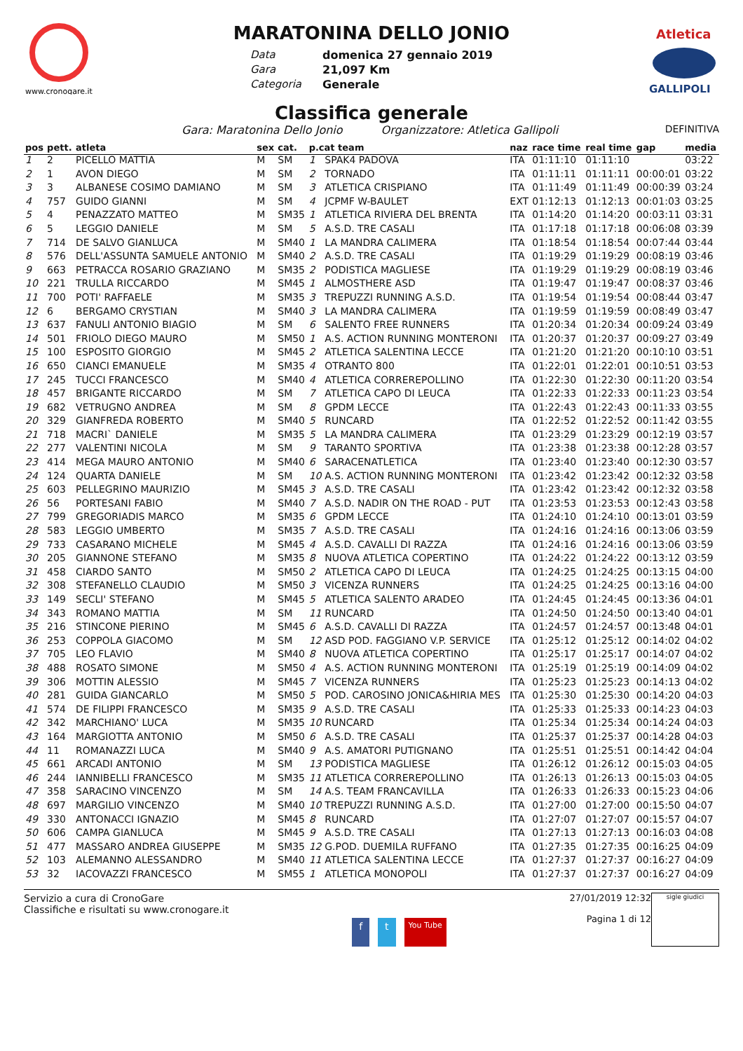www.cronogare.it
MARATONINA DELLO JONIO
Data
Gara
Categoria
domenica 27 gennaio 2019
21,097 Km
Generale
Atletica
GALLIPOLI
Classifica generale
Gara: Maratonina Dello Jonio Organizzatore: Atletica Gallipoli DEFINITIVA
| pos | pett. | atleta | sex | cat. | p.cat team | | naz | race time | real time | gap | media |
| --- | --- | --- | --- | --- | --- | --- | --- | --- | --- | --- | --- |
| 1 | 2 | PICELLO MATTIA | M | SM | 1 | SPAK4 PADOVA | ITA | 01:11:10 | 01:11:10 | | 03:22 |
| 2 | 1 | AVON DIEGO | M | SM | 2 | TORNADO | ITA | 01:11:11 | 01:11:11 | 00:00:01 | 03:22 |
| 3 | 3 | ALBANESE COSIMO DAMIANO | M | SM | 3 | ATLETICA CRISPIANO | ITA | 01:11:49 | 01:11:49 | 00:00:39 | 03:24 |
| 4 | 757 | GUIDO GIANNI | M | SM | 4 | JCPMF W-BAULET | EXT | 01:12:13 | 01:12:13 | 00:01:03 | 03:25 |
| 5 | 4 | PENAZZATO MATTEO | M | SM35 | 1 | ATLETICA RIVIERA DEL BRENTA | ITA | 01:14:20 | 01:14:20 | 00:03:11 | 03:31 |
| 6 | 5 | LEGGIO DANIELE | M | SM | 5 | A.S.D. TRE CASALI | ITA | 01:17:18 | 01:17:18 | 00:06:08 | 03:39 |
| 7 | 714 | DE SALVO GIANLUCA | M | SM40 | 1 | LA MANDRA CALIMERA | ITA | 01:18:54 | 01:18:54 | 00:07:44 | 03:44 |
| 8 | 576 | DELL'ASSUNTA SAMUELE ANTONIO | M | SM40 | 2 | A.S.D. TRE CASALI | ITA | 01:19:29 | 01:19:29 | 00:08:19 | 03:46 |
| 9 | 663 | PETRACCA ROSARIO GRAZIANO | M | SM35 | 2 | PODISTICA MAGLIESE | ITA | 01:19:29 | 01:19:29 | 00:08:19 | 03:46 |
| 10 | 221 | TRULLA RICCARDO | M | SM45 | 1 | ALMOSTHERE ASD | ITA | 01:19:47 | 01:19:47 | 00:08:37 | 03:46 |
| 11 | 700 | POTI' RAFFAELE | M | SM35 | 3 | TREPUZZI RUNNING A.S.D. | ITA | 01:19:54 | 01:19:54 | 00:08:44 | 03:47 |
| 12 | 6 | BERGAMO CRYSTIAN | M | SM40 | 3 | LA MANDRA CALIMERA | ITA | 01:19:59 | 01:19:59 | 00:08:49 | 03:47 |
| 13 | 637 | FANULI ANTONIO BIAGIO | M | SM | 6 | SALENTO FREE RUNNERS | ITA | 01:20:34 | 01:20:34 | 00:09:24 | 03:49 |
| 14 | 501 | FRIOLO DIEGO MAURO | M | SM50 | 1 | A.S. ACTION RUNNING MONTERONI | ITA | 01:20:37 | 01:20:37 | 00:09:27 | 03:49 |
| 15 | 100 | ESPOSITO GIORGIO | M | SM45 | 2 | ATLETICA SALENTINA LECCE | ITA | 01:21:20 | 01:21:20 | 00:10:10 | 03:51 |
| 16 | 650 | CIANCI EMANUELE | M | SM35 | 4 | OTRANTO 800 | ITA | 01:22:01 | 01:22:01 | 00:10:51 | 03:53 |
| 17 | 245 | TUCCI FRANCESCO | M | SM40 | 4 | ATLETICA CORREREPOLLINO | ITA | 01:22:30 | 01:22:30 | 00:11:20 | 03:54 |
| 18 | 457 | BRIGANTE RICCARDO | M | SM | 7 | ATLETICA CAPO DI LEUCA | ITA | 01:22:33 | 01:22:33 | 00:11:23 | 03:54 |
| 19 | 682 | VETRUGNO ANDREA | M | SM | 8 | GPDM LECCE | ITA | 01:22:43 | 01:22:43 | 00:11:33 | 03:55 |
| 20 | 329 | GIANFREDA ROBERTO | M | SM40 | 5 | RUNCARD | ITA | 01:22:52 | 01:22:52 | 00:11:42 | 03:55 |
| 21 | 718 | MACRI` DANIELE | M | SM35 | 5 | LA MANDRA CALIMERA | ITA | 01:23:29 | 01:23:29 | 00:12:19 | 03:57 |
| 22 | 277 | VALENTINI NICOLA | M | SM | 9 | TARANTO SPORTIVA | ITA | 01:23:38 | 01:23:38 | 00:12:28 | 03:57 |
| 23 | 414 | MEGA MAURO ANTONIO | M | SM40 | 6 | SARACENATLETICA | ITA | 01:23:40 | 01:23:40 | 00:12:30 | 03:57 |
| 24 | 124 | QUARTA DANIELE | M | SM | 10 | A.S. ACTION RUNNING MONTERONI | ITA | 01:23:42 | 01:23:42 | 00:12:32 | 03:58 |
| 25 | 603 | PELLEGRINO MAURIZIO | M | SM45 | 3 | A.S.D. TRE CASALI | ITA | 01:23:42 | 01:23:42 | 00:12:32 | 03:58 |
| 26 | 56 | PORTESANI FABIO | M | SM40 | 7 | A.S.D. NADIR ON THE ROAD - PUT | ITA | 01:23:53 | 01:23:53 | 00:12:43 | 03:58 |
| 27 | 799 | GREGORIADIS MARCO | M | SM35 | 6 | GPDM LECCE | ITA | 01:24:10 | 01:24:10 | 00:13:01 | 03:59 |
| 28 | 583 | LEGGIO UMBERTO | M | SM35 | 7 | A.S.D. TRE CASALI | ITA | 01:24:16 | 01:24:16 | 00:13:06 | 03:59 |
| 29 | 733 | CASARANO MICHELE | M | SM45 | 4 | A.S.D. CAVALLI DI RAZZA | ITA | 01:24:16 | 01:24:16 | 00:13:06 | 03:59 |
| 30 | 205 | GIANNONE STEFANO | M | SM35 | 8 | NUOVA ATLETICA COPERTINO | ITA | 01:24:22 | 01:24:22 | 00:13:12 | 03:59 |
| 31 | 458 | CIARDO SANTO | M | SM50 | 2 | ATLETICA CAPO DI LEUCA | ITA | 01:24:25 | 01:24:25 | 00:13:15 | 04:00 |
| 32 | 308 | STEFANELLO CLAUDIO | M | SM50 | 3 | VICENZA RUNNERS | ITA | 01:24:25 | 01:24:25 | 00:13:16 | 04:00 |
| 33 | 149 | SECLI' STEFANO | M | SM45 | 5 | ATLETICA SALENTO ARADEO | ITA | 01:24:45 | 01:24:45 | 00:13:36 | 04:01 |
| 34 | 343 | ROMANO MATTIA | M | SM | 11 | RUNCARD | ITA | 01:24:50 | 01:24:50 | 00:13:40 | 04:01 |
| 35 | 216 | STINCONE PIERINO | M | SM45 | 6 | A.S.D. CAVALLI DI RAZZA | ITA | 01:24:57 | 01:24:57 | 00:13:48 | 04:01 |
| 36 | 253 | COPPOLA GIACOMO | M | SM | 12 | ASD POD. FAGGIANO V.P. SERVICE | ITA | 01:25:12 | 01:25:12 | 00:14:02 | 04:02 |
| 37 | 705 | LEO FLAVIO | M | SM40 | 8 | NUOVA ATLETICA COPERTINO | ITA | 01:25:17 | 01:25:17 | 00:14:07 | 04:02 |
| 38 | 488 | ROSATO SIMONE | M | SM50 | 4 | A.S. ACTION RUNNING MONTERONI | ITA | 01:25:19 | 01:25:19 | 00:14:09 | 04:02 |
| 39 | 306 | MOTTIN ALESSIO | M | SM45 | 7 | VICENZA RUNNERS | ITA | 01:25:23 | 01:25:23 | 00:14:13 | 04:02 |
| 40 | 281 | GUIDA GIANCARLO | M | SM50 | 5 | POD. CAROSINO JONICA&HIRIA MES | ITA | 01:25:30 | 01:25:30 | 00:14:20 | 04:03 |
| 41 | 574 | DE FILIPPI FRANCESCO | M | SM35 | 9 | A.S.D. TRE CASALI | ITA | 01:25:33 | 01:25:33 | 00:14:23 | 04:03 |
| 42 | 342 | MARCHIANO' LUCA | M | SM35 | 10 | RUNCARD | ITA | 01:25:34 | 01:25:34 | 00:14:24 | 04:03 |
| 43 | 164 | MARGIOTTA ANTONIO | M | SM50 | 6 | A.S.D. TRE CASALI | ITA | 01:25:37 | 01:25:37 | 00:14:28 | 04:03 |
| 44 | 11 | ROMANAZZI LUCA | M | SM40 | 9 | A.S. AMATORI PUTIGNANO | ITA | 01:25:51 | 01:25:51 | 00:14:42 | 04:04 |
| 45 | 661 | ARCADI ANTONIO | M | SM | 13 | PODISTICA MAGLIESE | ITA | 01:26:12 | 01:26:12 | 00:15:03 | 04:05 |
| 46 | 244 | IANNIBELLI FRANCESCO | M | SM35 | 11 | ATLETICA CORREREPOLLINO | ITA | 01:26:13 | 01:26:13 | 00:15:03 | 04:05 |
| 47 | 358 | SARACINO VINCENZO | M | SM | 14 | A.S. TEAM FRANCAVILLA | ITA | 01:26:33 | 01:26:33 | 00:15:23 | 04:06 |
| 48 | 697 | MARGILIO VINCENZO | M | SM40 | 10 | TREPUZZI RUNNING A.S.D. | ITA | 01:27:00 | 01:27:00 | 00:15:50 | 04:07 |
| 49 | 330 | ANTONACCI IGNAZIO | M | SM45 | 8 | RUNCARD | ITA | 01:27:07 | 01:27:07 | 00:15:57 | 04:07 |
| 50 | 606 | CAMPA GIANLUCA | M | SM45 | 9 | A.S.D. TRE CASALI | ITA | 01:27:13 | 01:27:13 | 00:16:03 | 04:08 |
| 51 | 477 | MASSARO ANDREA GIUSEPPE | M | SM35 | 12 | G.POD. DUEMILA RUFFANO | ITA | 01:27:35 | 01:27:35 | 00:16:25 | 04:09 |
| 52 | 103 | ALEMANNO ALESSANDRO | M | SM40 | 11 | ATLETICA SALENTINA LECCE | ITA | 01:27:37 | 01:27:37 | 00:16:27 | 04:09 |
| 53 | 32 | IACOVAZZI FRANCESCO | M | SM55 | 1 | ATLETICA MONOPOLI | ITA | 01:27:37 | 01:27:37 | 00:16:27 | 04:09 |
Servizio a cura di CronoGare
Classifiche e risultati su www.cronogare.it
f t You Tube
27/01/2019 12:32
Pagina 1 di 12
sigle giudici